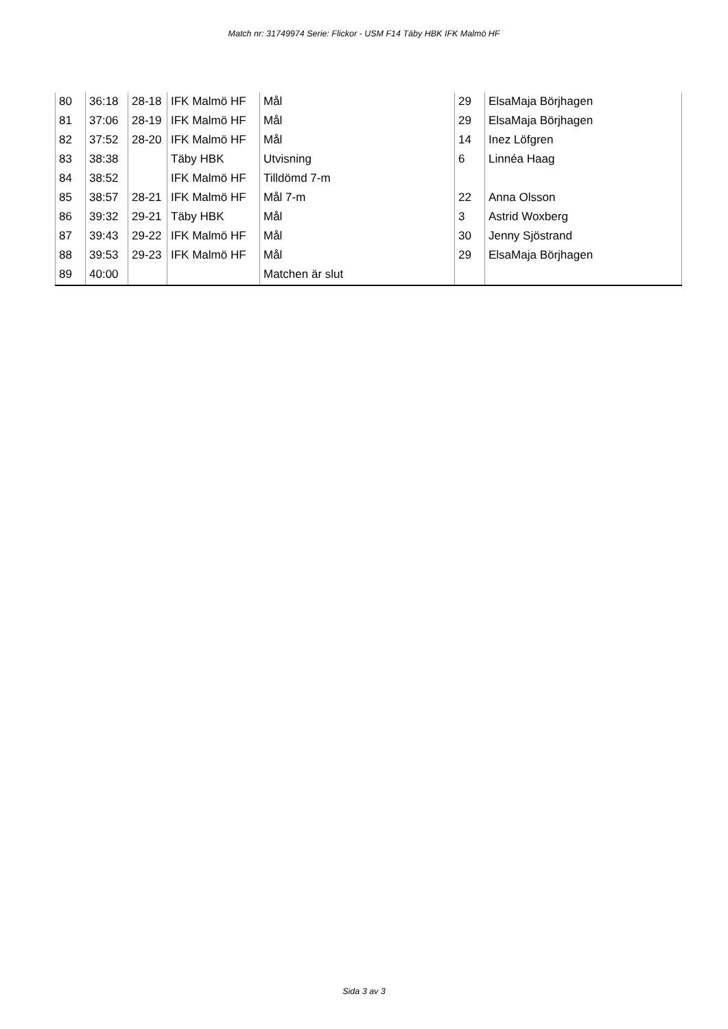Match nr: 31749974 Serie: Flickor - USM F14 Täby HBK IFK Malmö HF
| 80 | 36:18 | 28-18 | IFK Malmö HF | Mål | 29 | ElsaMaja Börjhagen |
| 81 | 37:06 | 28-19 | IFK Malmö HF | Mål | 29 | ElsaMaja Börjhagen |
| 82 | 37:52 | 28-20 | IFK Malmö HF | Mål | 14 | Inez Löfgren |
| 83 | 38:38 | | Täby HBK | Utvisning | 6 | Linnéa Haag |
| 84 | 38:52 | | IFK Malmö HF | Tilldömd 7-m | | |
| 85 | 38:57 | 28-21 | IFK Malmö HF | Mål 7-m | 22 | Anna Olsson |
| 86 | 39:32 | 29-21 | Täby HBK | Mål | 3 | Astrid Woxberg |
| 87 | 39:43 | 29-22 | IFK Malmö HF | Mål | 30 | Jenny Sjöstrand |
| 88 | 39:53 | 29-23 | IFK Malmö HF | Mål | 29 | ElsaMaja Börjhagen |
| 89 | 40:00 | | | Matchen är slut | | |
Sida 3 av 3